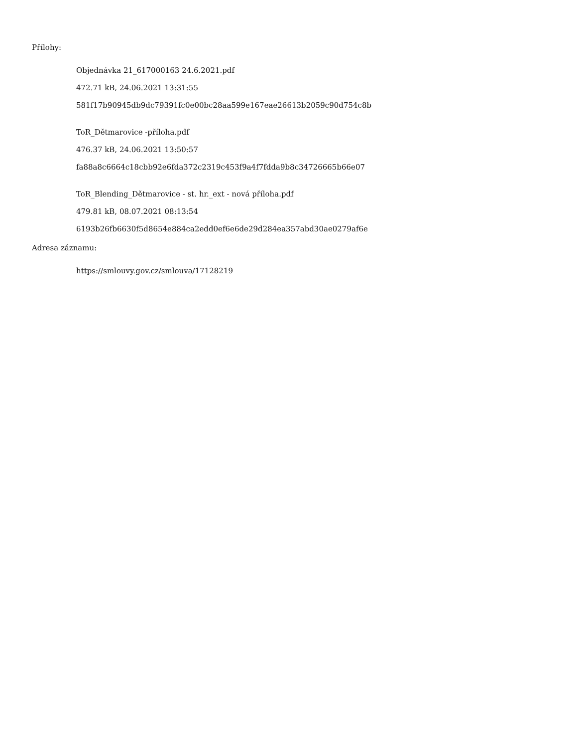Přílohy:
Objednávka 21_617000163 24.6.2021.pdf
472.71 kB, 24.06.2021 13:31:55
581f17b90945db9dc79391fc0e00bc28aa599e167eae26613b2059c90d754c8b
ToR_Dětmarovice -příloha.pdf
476.37 kB, 24.06.2021 13:50:57
fa88a8c6664c18cbb92e6fda372c2319c453f9a4f7fdda9b8c34726665b66e07
ToR_Blending_Dětmarovice - st. hr._ext - nová příloha.pdf
479.81 kB, 08.07.2021 08:13:54
6193b26fb6630f5d8654e884ca2edd0ef6e6de29d284ea357abd30ae0279af6e
Adresa záznamu:
https://smlouvy.gov.cz/smlouva/17128219